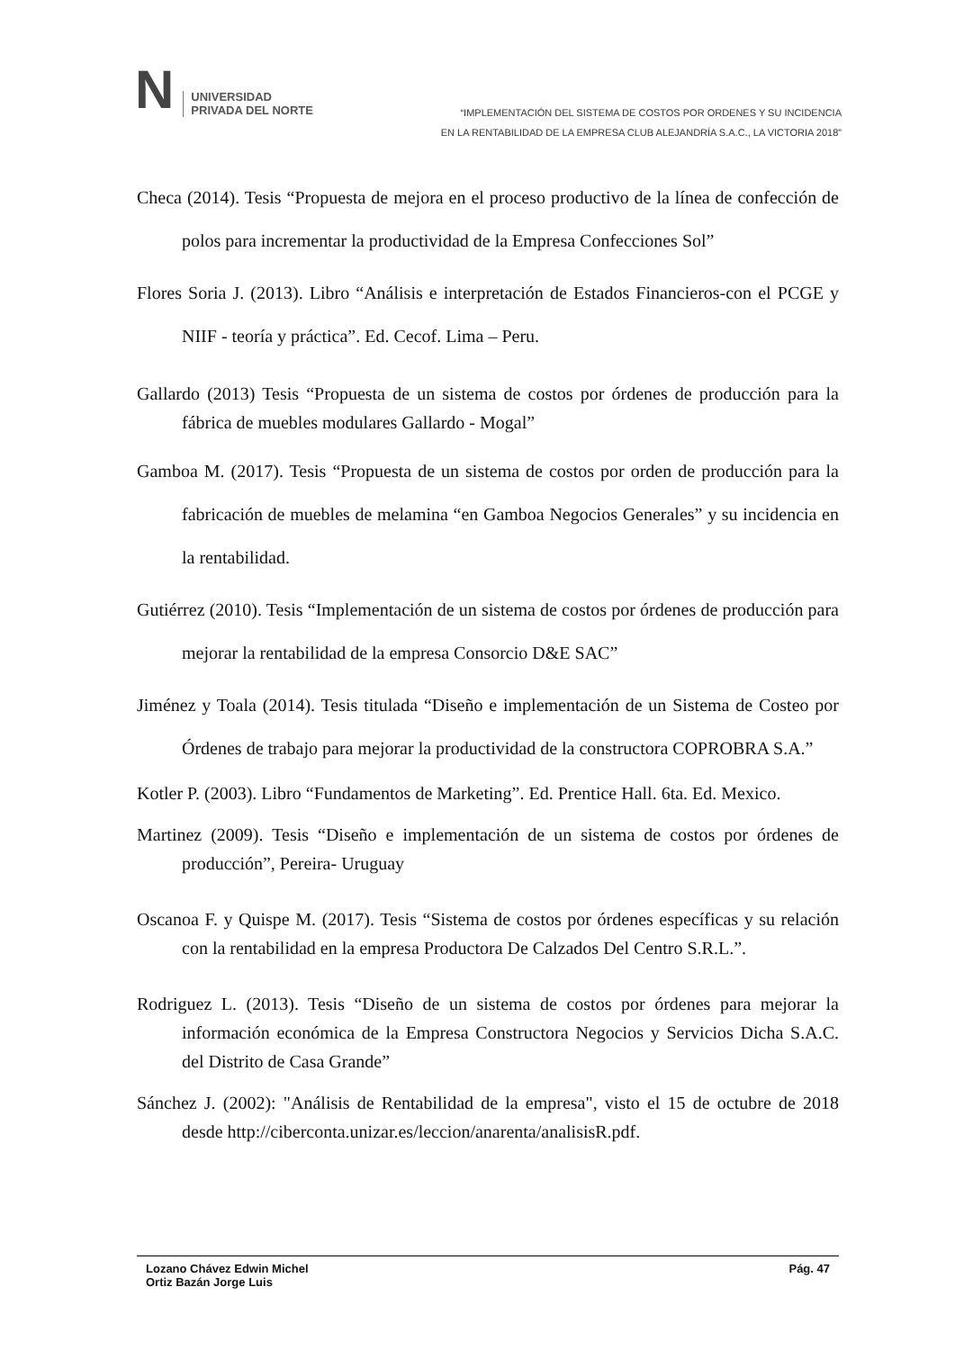N
UNIVERSIDAD
PRIVADA DEL NORTE
“IMPLEMENTACIÓN DEL SISTEMA DE COSTOS POR ORDENES Y SU INCIDENCIA
EN LA RENTABILIDAD DE LA EMPRESA CLUB ALEJANDRÍA S.A.C., LA VICTORIA 2018”
Checa (2014). Tesis “Propuesta de mejora en el proceso productivo de la línea de confección de polos para incrementar la productividad de la Empresa Confecciones Sol”
Flores Soria J. (2013). Libro “Análisis e interpretación de Estados Financieros-con el PCGE y NIIF - teoría y práctica”. Ed. Cecof. Lima – Peru.
Gallardo (2013) Tesis “Propuesta de un sistema de costos por órdenes de producción para la fábrica de muebles modulares Gallardo - Mogal”
Gamboa M. (2017). Tesis “Propuesta de un sistema de costos por orden de producción para la fabricación de muebles de melamina “en Gamboa Negocios Generales” y su incidencia en la rentabilidad.
Gutiérrez (2010). Tesis “Implementación de un sistema de costos por órdenes de producción para mejorar la rentabilidad de la empresa Consorcio D&E SAC”
Jiménez y Toala (2014). Tesis titulada “Diseño e implementación de un Sistema de Costeo por Órdenes de trabajo para mejorar la productividad de la constructora COPROBRA S.A.”
Kotler P. (2003). Libro “Fundamentos de Marketing”. Ed. Prentice Hall. 6ta. Ed. Mexico.
Martinez (2009). Tesis “Diseño e implementación de un sistema de costos por órdenes de producción”, Pereira- Uruguay
Oscanoa F. y Quispe M. (2017). Tesis “Sistema de costos por órdenes específicas y su relación con la rentabilidad en la empresa Productora De Calzados Del Centro S.R.L.”.
Rodriguez L. (2013). Tesis “Diseño de un sistema de costos por órdenes para mejorar la información económica de la Empresa Constructora Negocios y Servicios Dicha S.A.C. del Distrito de Casa Grande”
Sánchez J. (2002): "Análisis de Rentabilidad de la empresa", visto el 15 de octubre de 2018 desde http://ciberconta.unizar.es/leccion/anarenta/analisisR.pdf.
Lozano Chávez Edwin Michel
Ortiz Bazán Jorge Luis
Pág. 47